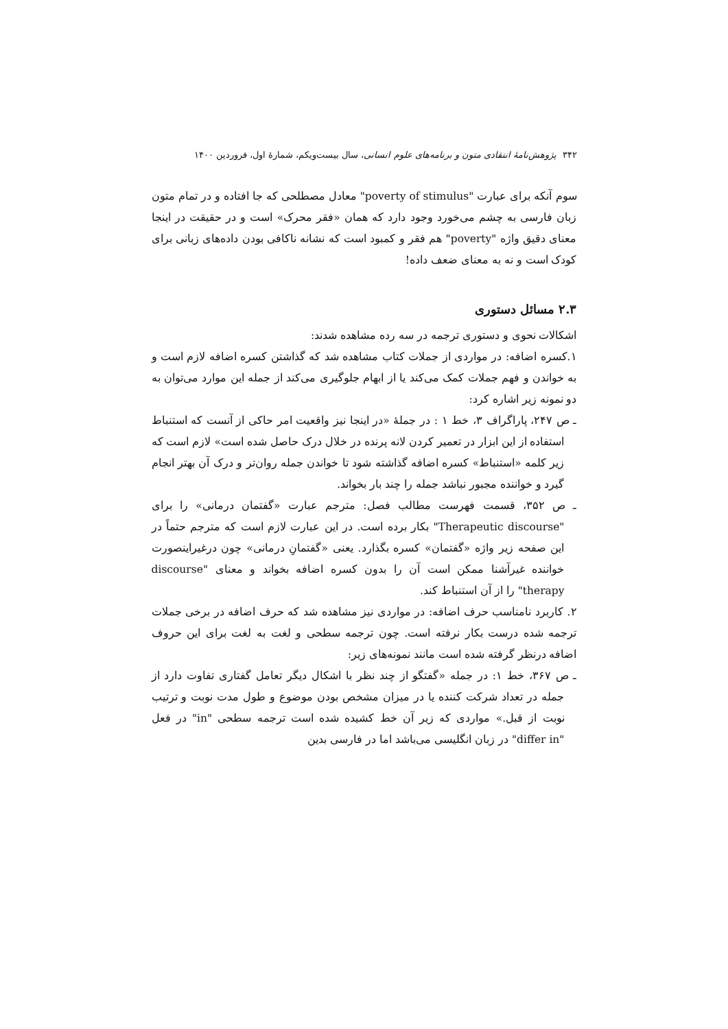۳۴۲ پژوهش‌نامهٔ انتقادی متون و برنامه‌های علوم انسانی، سال بیست‌ویکم، شمارهٔ اول، فروردین ۱۴۰۰
سوم آنکه برای عبارت "poverty of stimulus" معادل مصطلحی که جا افتاده و در تمام متون زبان فارسی به چشم می‌خورد وجود دارد که همان «فقر محرک» است و در حقیقت در اینجا معنای دقیق واژه "poverty" هم فقر و کمبود است که نشانه ناکافی بودن داده‌های زبانی برای کودک است و نه به معنای ضعف داده!
۲.۳ مسائل دستوری
اشکالات نحوی و دستوری ترجمه در سه رده مشاهده شدند:
۱.کسره اضافه: در مواردی از جملات کتاب مشاهده شد که گذاشتن کسره اضافه لازم است و به خواندن و فهم جملات کمک می‌کند یا از ابهام جلوگیری می‌کند از جمله این موارد می‌توان به دو نمونه زیر اشاره کرد:
ـ ص ۲۴۷، پاراگراف ۳، خط ۱ : در جملهٔ «در اینجا نیز واقعیت امر حاکی از آنست که استنباط استفاده از این ابزار در تعمیر کردن لانه پرنده در خلال درک حاصل شده است» لازم است که زیر کلمه «استنباط» کسره اضافه گذاشته شود تا خواندن جمله روان‌تر و درک آن بهتر انجام گیرد و خواننده مجبور نباشد جمله را چند بار بخواند.
ـ ص ۳۵۲، قسمت فهرست مطالب فصل: مترجم عبارت «گفتمان درمانی» را برای "Therapeutic discourse" بکار برده است. در این عبارت لازم است که مترجم حتماً در این صفحه زیر واژه «گفتمان» کسره بگذارد. یعنی «گفتمانِ درمانی» چون درغیراینصورت خواننده غیرآشنا ممکن است آن را بدون کسره اضافه بخواند و معنای "discourse therapy" را از آن استنباط کند.
۲. کاربرد نامناسب حرف اضافه: در مواردی نیز مشاهده شد که حرف اضافه در برخی جملات ترجمه شده درست بکار نرفته است. چون ترجمه سطحی و لغت به لغت برای این حروف اضافه درنظر گرفته شده است مانند نمونه‌های زیر:
ـ ص ۳۶۷، خط ۱: در جمله «گفتگو از چند نظر با اشکال دیگر تعامل گفتاری تفاوت دارد از جمله در تعداد شرکت کننده یا در میزان مشخص بودن موضوع و طول مدت نوبت و ترتیب نوبت از قبل.» مواردی که زیر آن خط کشیده شده است ترجمه سطحی "in" در فعل "differ in" در زبان انگلیسی می‌باشد اما در فارسی بدین